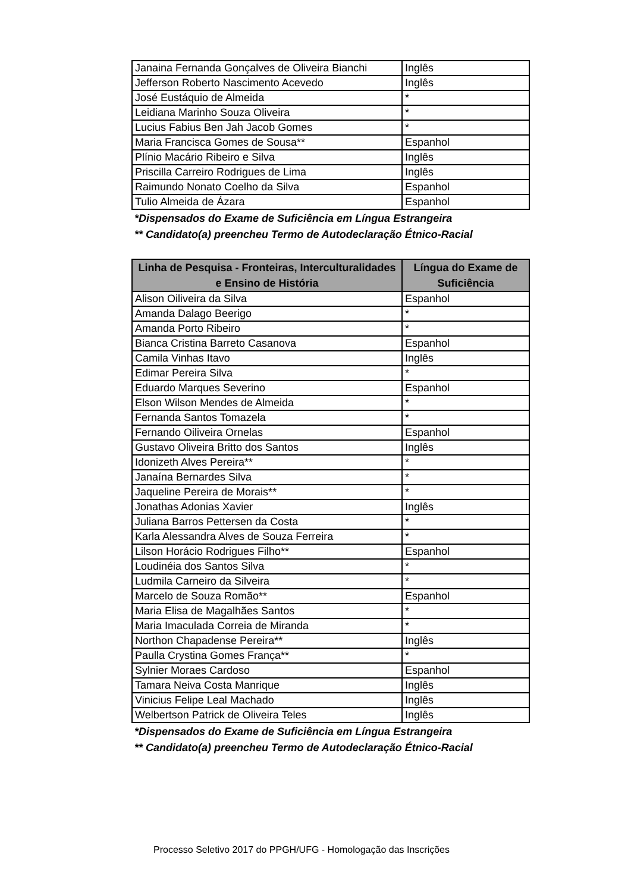| Janaina Fernanda Gonçalves de Oliveira Bianchi | Inglês |
| Jefferson Roberto Nascimento Acevedo | Inglês |
| José Eustáquio de Almeida | * |
| Leidiana Marinho Souza Oliveira | * |
| Lucius Fabius Ben Jah Jacob Gomes | * |
| Maria Francisca Gomes de Sousa** | Espanhol |
| Plínio Macário Ribeiro e Silva | Inglês |
| Priscilla Carreiro Rodrigues de Lima | Inglês |
| Raimundo Nonato Coelho da Silva | Espanhol |
| Tulio Almeida de Ázara | Espanhol |
*Dispensados do Exame de Suficiência em Língua Estrangeira
** Candidato(a) preencheu Termo de Autodeclaração Étnico-Racial
| Linha de Pesquisa - Fronteiras, Interculturalidades e Ensino de História | Língua do Exame de Suficiência |
| --- | --- |
| Alison Oiliveira da Silva | Espanhol |
| Amanda Dalago Beerigo | * |
| Amanda Porto Ribeiro | * |
| Bianca Cristina Barreto Casanova | Espanhol |
| Camila Vinhas Itavo | Inglês |
| Edimar Pereira Silva | * |
| Eduardo Marques Severino | Espanhol |
| Elson Wilson Mendes de Almeida | * |
| Fernanda Santos Tomazela | * |
| Fernando Oiliveira Ornelas | Espanhol |
| Gustavo Oliveira Britto dos Santos | Inglês |
| Idonizeth Alves Pereira** | * |
| Janaína Bernardes Silva | * |
| Jaqueline Pereira de Morais** | * |
| Jonathas Adonias Xavier | Inglês |
| Juliana Barros Pettersen da Costa | * |
| Karla Alessandra Alves de Souza Ferreira | * |
| Lilson Horácio Rodrigues Filho** | Espanhol |
| Loudinéia dos Santos Silva | * |
| Ludmila Carneiro da Silveira | * |
| Marcelo de Souza Romão** | Espanhol |
| Maria Elisa de Magalhães Santos | * |
| Maria Imaculada Correia de Miranda | * |
| Northon Chapadense Pereira** | Inglês |
| Paulla Crystina Gomes França** | * |
| Sylnier Moraes Cardoso | Espanhol |
| Tamara Neiva Costa Manrique | Inglês |
| Vinicius Felipe Leal Machado | Inglês |
| Welbertson Patrick de Oliveira Teles | Inglês |
*Dispensados do Exame de Suficiência em Língua Estrangeira
** Candidato(a) preencheu Termo de Autodeclaração Étnico-Racial
Processo Seletivo 2017 do PPGH/UFG - Homologação das Inscrições